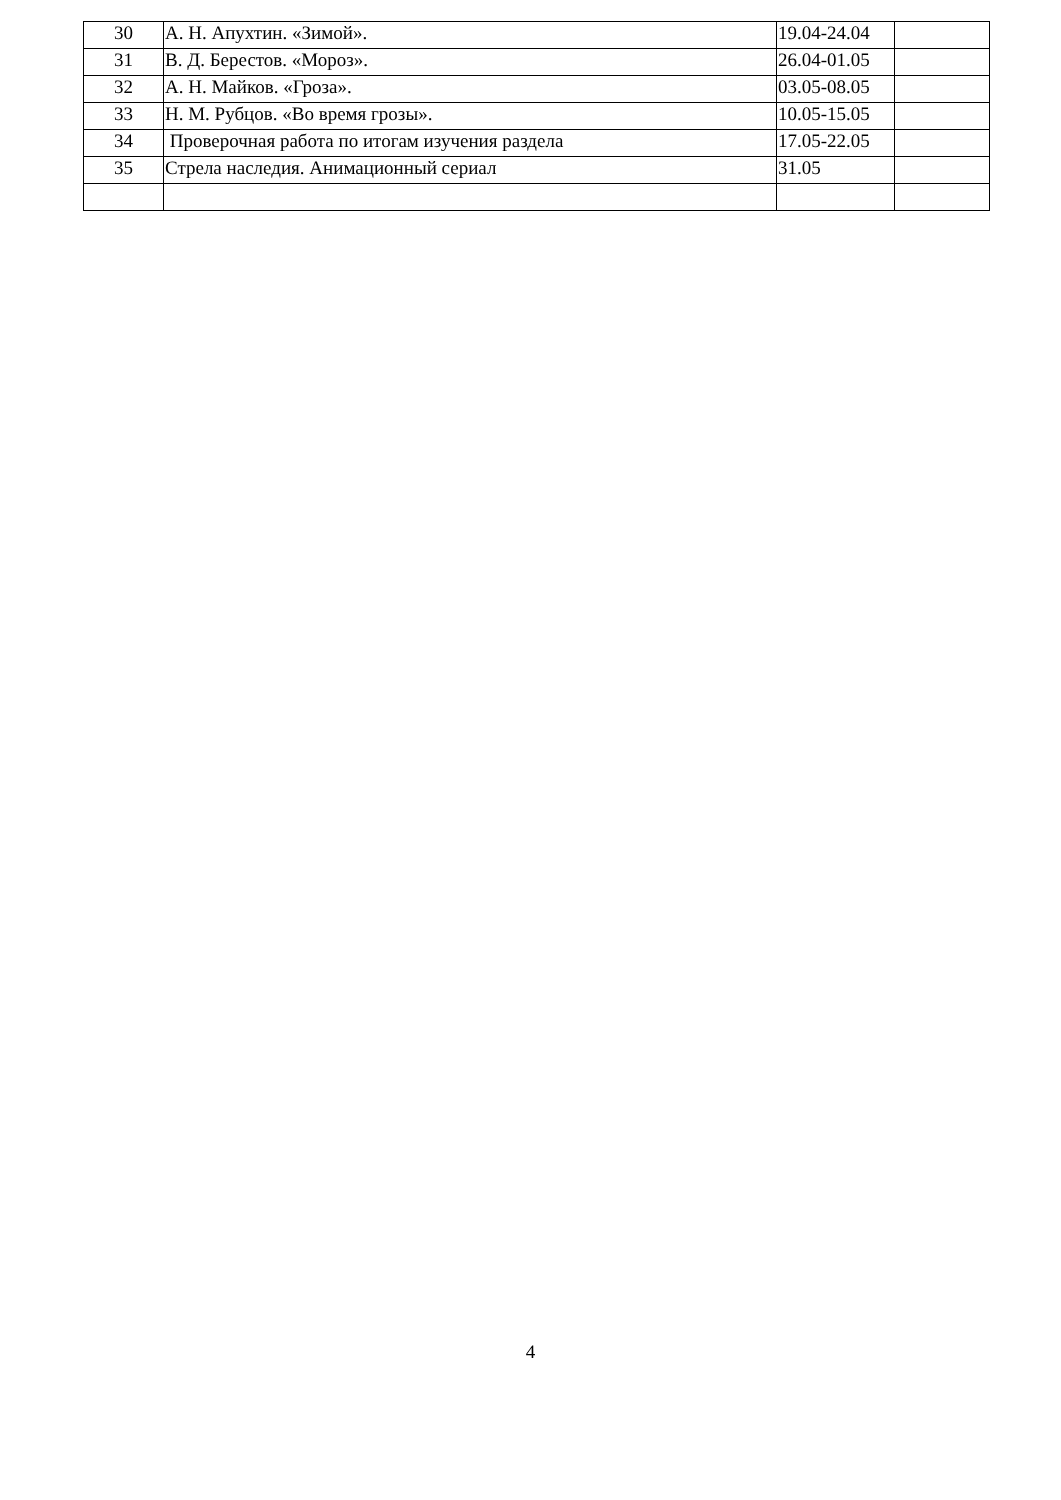| 30 | А. Н. Апухтин. «Зимой». | 19.04-24.04 | |
| 31 | В. Д. Берестов. «Мороз». | 26.04-01.05 | |
| 32 | А. Н. Майков. «Гроза». | 03.05-08.05 | |
| 33 | Н. М. Рубцов. «Во время грозы». | 10.05-15.05 | |
| 34 | Проверочная работа по итогам изучения раздела | 17.05-22.05 | |
| 35 | Стрела наследия. Анимационный сериал | 31.05 | |
4